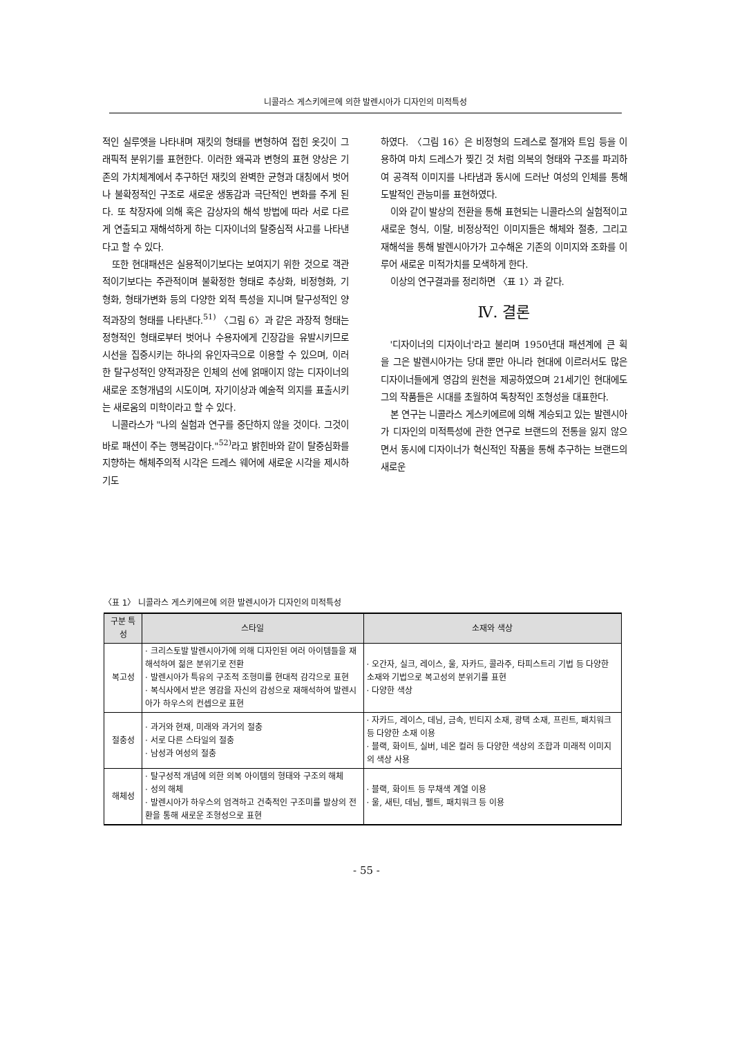니콜라스 게스키에르에 의한 발렌시아가 디자인의 미적특성
적인 실루엣을 나타내며 재킷의 형태를 변형하여 접힌 옷깃이 그래픽적 분위기를 표현한다. 이러한 왜곡과 변형의 표현 양상은 기존의 가치체계에서 추구하던 재킷의 완벽한 균형과 대칭에서 벗어나 불확정적인 구조로 새로운 생동감과 극단적인 변화를 주게 된다. 또 착장자에 의해 혹은 감상자의 해석 방법에 따라 서로 다르게 연출되고 재해석하게 하는 디자이너의 탈중심적 사고를 나타낸다고 할 수 있다.
또한 현대패션은 실용적이기보다는 보여지기 위한 것으로 객관적이기보다는 주관적이며 불확정한 형태로 추상화, 비정형화, 기형화, 형태가변화 등의 다양한 외적 특성을 지니며 탈구성적인 양적과장의 형태를 나타낸다.<sup>51)</sup> 〈그림 6〉과 같은 과장적 형태는 정형적인 형태로부터 벗어나 수용자에게 긴장감을 유발시키므로 시선을 집중시키는 하나의 유인자극으로 이용할 수 있으며, 이러한 탈구성적인 양적과장은 인체의 선에 얽매이지 않는 디자이너의 새로운 조형개념의 시도이며, 자기이상과 예술적 의지를 표출시키는 새로움의 미학이라고 할 수 있다.
니콜라스가 "나의 실험과 연구를 중단하지 않을 것이다. 그것이 바로 패션이 주는 행복감이다."<sup>52)</sup>라고 밝힌바와 같이 탈중심화를 지향하는 해체주의적 시각은 드레스 웨어에 새로운 시각을 제시하기도
하였다. 〈그림 16〉은 비정형의 드레스로 절개와 트임 등을 이용하여 마치 드레스가 찢긴 것 처럼 의복의 형태와 구조를 파괴하여 공격적 이미지를 나타냄과 동시에 드러난 여성의 인체를 통해 도발적인 관능미를 표현하였다.
이와 같이 발상의 전환을 통해 표현되는 니콜라스의 실험적이고 새로운 형식, 이탈, 비정상적인 이미지들은 해체와 절충, 그리고 재해석을 통해 발렌시아가가 고수해온 기존의 이미지와 조화를 이루어 새로운 미적가치를 모색하게 한다.
이상의 연구결과를 정리하면 〈표 1〉과 같다.
Ⅳ. 결론
'디자이너의 디자이너'라고 불리며 1950년대 패션계에 큰 획을 그은 발렌시아가는 당대 뿐만 아니라 현대에 이르러서도 많은 디자이너들에게 영감의 원천을 제공하였으며 21세기인 현대에도 그의 작품들은 시대를 초월하여 독창적인 조형성을 대표한다.
본 연구는 니콜라스 게스키에르에 의해 계승되고 있는 발렌시아가 디자인의 미적특성에 관한 연구로 브랜드의 전통을 잃지 않으면서 동시에 디자이너가 혁신적인 작품을 통해 추구하는 브랜드의 새로운
〈표 1〉 니콜라스 게스키에르에 의한 발렌시아가 디자인의 미적특성
| 구분 특성 | 스타일 | 소재와 색상 |
| --- | --- | --- |
| 복고성 | · 크리스토발 발렌시아가에 의해 디자인된 여러 아이템들을 재해석하여 젊은 분위기로 전환 · 발렌시아가 특유의 구조적 조형미를 현대적 감각으로 표현 · 복식사에서 받은 영감을 자신의 감성으로 재해석하여 발렌시아가 하우스의 컨셉으로 표현 | · 오간자, 실크, 레이스, 울, 자카드, 콜라주, 타피스트리 기법 등 다양한 소재와 기법으로 복고성의 분위기를 표현 · 다양한 색상 |
| 절충성 | · 과거와 현재, 미래와 과거의 절충 · 서로 다른 스타일의 절충 · 남성과 여성의 절충 | · 자카드, 레이스, 데님, 금속, 빈티지 소재, 광택 소재, 프린트, 패치워크 등 다양한 소재 이용 · 블랙, 화이트, 실버, 네온 컬러 등 다양한 색상의 조합과 미래적 이미지의 색상 사용 |
| 해체성 | · 탈구성적 개념에 의한 의복 아이템의 형태와 구조의 해체 · 성의 해체 · 발렌시아가 하우스의 엄격하고 건축적인 구조미를 발상의 전환을 통해 새로운 조형성으로 표현 | · 블랙, 화이트 등 무채색 계열 이용 · 울, 새틴, 데님, 펠트, 패치워크 등 이용 |
- 55 -